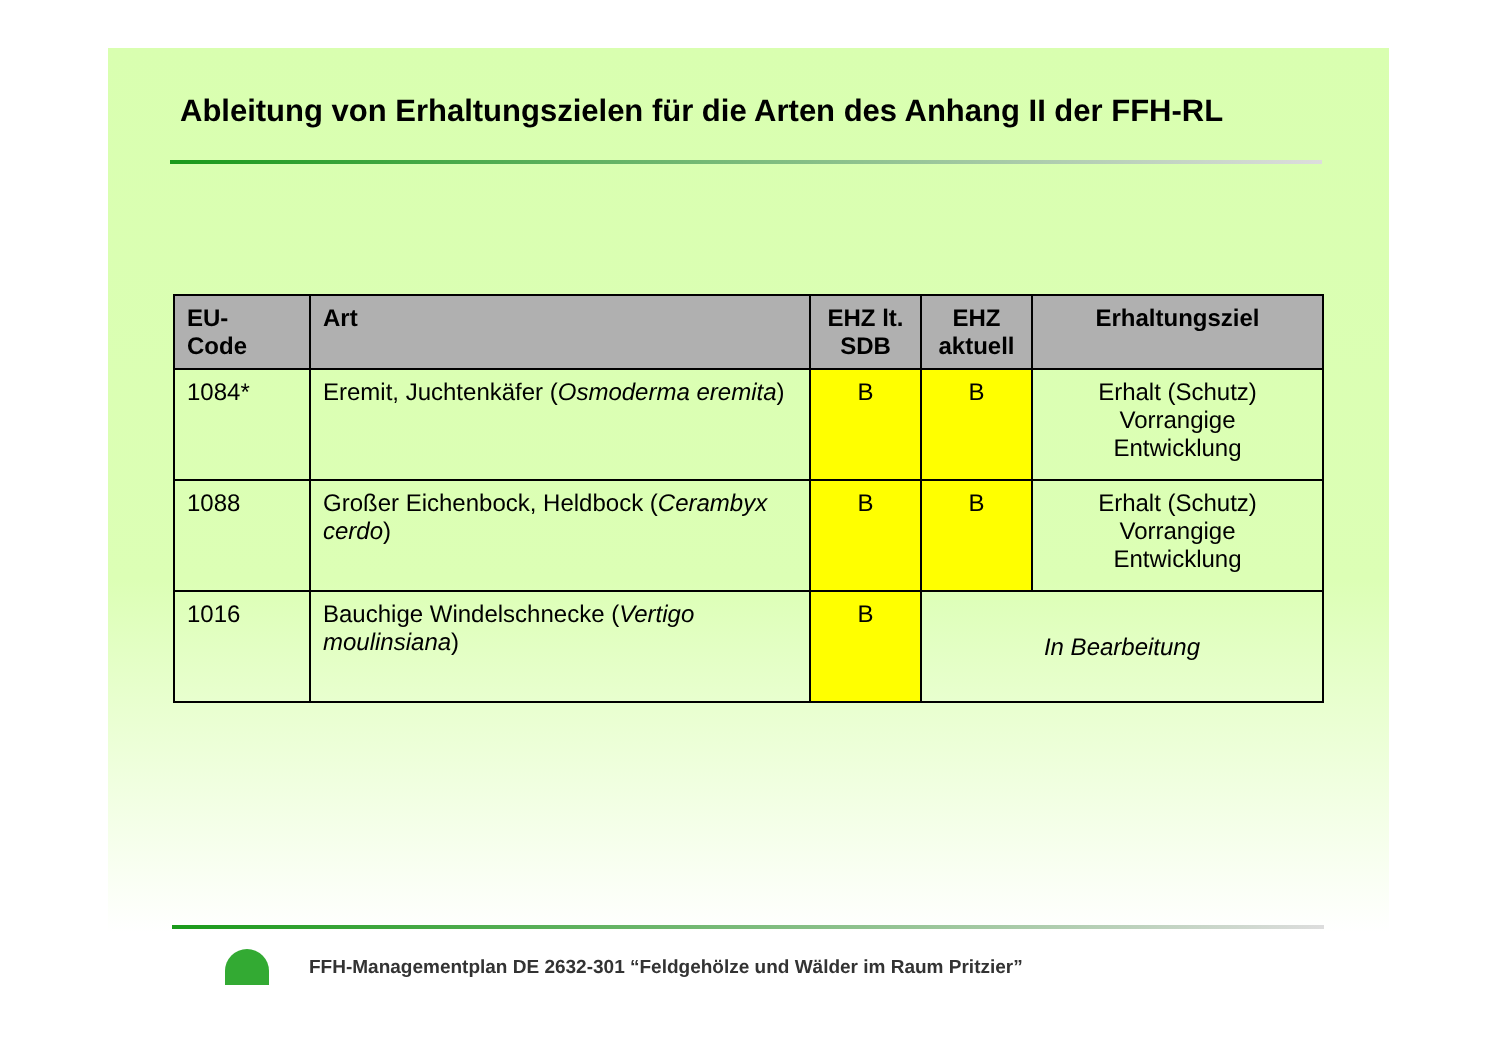Ableitung von Erhaltungszielen für die Arten des Anhang II der FFH-RL
| EU- Code | Art | EHZ lt. SDB | EHZ aktuell | Erhaltungsziel |
| --- | --- | --- | --- | --- |
| 1084* | Eremit, Juchtenkäfer ( Osmoderma eremita ) | B | B | Erhalt (Schutz) Vorrangige Entwicklung |
| 1088 | Großer Eichenbock, Heldbock ( Cerambyx cerdo ) | B | B | Erhalt (Schutz) Vorrangige Entwicklung |
| 1016 | Bauchige Windelschnecke ( Vertigo moulinsiana ) | B | In Bearbeitung | |
FFH-Managementplan DE 2632-301 “Feldgehölze und Wälder im Raum Pritzier”